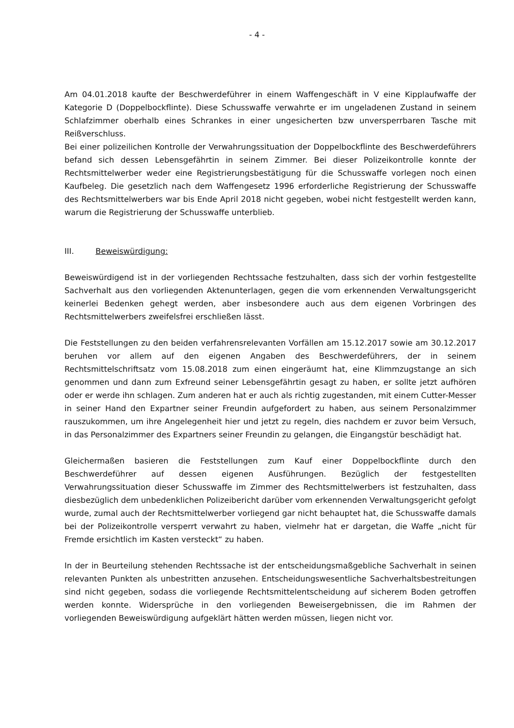- 4 -
Am 04.01.2018 kaufte der Beschwerdeführer in einem Waffengeschäft in V eine Kipplaufwaffe der Kategorie D (Doppelbockflinte). Diese Schusswaffe verwahrte er im ungeladenen Zustand in seinem Schlafzimmer oberhalb eines Schrankes in einer ungesicherten bzw unversperrbaren Tasche mit Reißverschluss.
Bei einer polizeilichen Kontrolle der Verwahrungssituation der Doppelbockflinte des Beschwerdeführers befand sich dessen Lebensgefährtin in seinem Zimmer. Bei dieser Polizeikontrolle konnte der Rechtsmittelwerber weder eine Registrierungsbestätigung für die Schusswaffe vorlegen noch einen Kaufbeleg. Die gesetzlich nach dem Waffengesetz 1996 erforderliche Registrierung der Schusswaffe des Rechtsmittelwerbers war bis Ende April 2018 nicht gegeben, wobei nicht festgestellt werden kann, warum die Registrierung der Schusswaffe unterblieb.
III. Beweiswürdigung:
Beweiswürdigend ist in der vorliegenden Rechtssache festzuhalten, dass sich der vorhin festgestellte Sachverhalt aus den vorliegenden Aktenunterlagen, gegen die vom erkennenden Verwaltungsgericht keinerlei Bedenken gehegt werden, aber insbesondere auch aus dem eigenen Vorbringen des Rechtsmittelwerbers zweifelsfrei erschließen lässt.
Die Feststellungen zu den beiden verfahrensrelevanten Vorfällen am 15.12.2017 sowie am 30.12.2017 beruhen vor allem auf den eigenen Angaben des Beschwerdeführers, der in seinem Rechtsmittelschriftsatz vom 15.08.2018 zum einen eingeräumt hat, eine Klimmzugstange an sich genommen und dann zum Exfreund seiner Lebensgefährtin gesagt zu haben, er sollte jetzt aufhören oder er werde ihn schlagen. Zum anderen hat er auch als richtig zugestanden, mit einem Cutter-Messer in seiner Hand den Expartner seiner Freundin aufgefordert zu haben, aus seinem Personalzimmer rauszukommen, um ihre Angelegenheit hier und jetzt zu regeln, dies nachdem er zuvor beim Versuch, in das Personalzimmer des Expartners seiner Freundin zu gelangen, die Eingangstür beschädigt hat.
Gleichermaßen basieren die Feststellungen zum Kauf einer Doppelbockflinte durch den Beschwerdeführer auf dessen eigenen Ausführungen. Bezüglich der festgestellten Verwahrungssituation dieser Schusswaffe im Zimmer des Rechtsmittelwerbers ist festzuhalten, dass diesbezüglich dem unbedenklichen Polizeibericht darüber vom erkennenden Verwaltungsgericht gefolgt wurde, zumal auch der Rechtsmittelwerber vorliegend gar nicht behauptet hat, die Schusswaffe damals bei der Polizeikontrolle versperrt verwahrt zu haben, vielmehr hat er dargetan, die Waffe „nicht für Fremde ersichtlich im Kasten versteckt“ zu haben.
In der in Beurteilung stehenden Rechtssache ist der entscheidungsmaßgebliche Sachverhalt in seinen relevanten Punkten als unbestritten anzusehen. Entscheidungswesentliche Sachverhaltsbestreitungen sind nicht gegeben, sodass die vorliegende Rechtsmittelentscheidung auf sicherem Boden getroffen werden konnte. Widersprüche in den vorliegenden Beweisergebnissen, die im Rahmen der vorliegenden Beweiswürdigung aufgeklärt hätten werden müssen, liegen nicht vor.